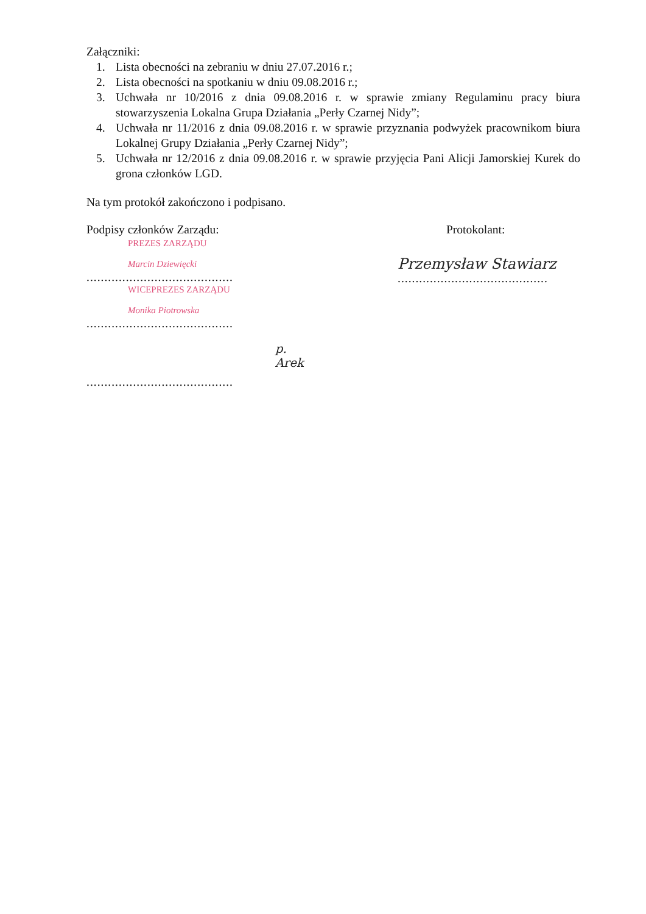Załączniki:
1. Lista obecności na zebraniu w dniu 27.07.2016 r.;
2. Lista obecności na spotkaniu w dniu 09.08.2016 r.;
3. Uchwała nr 10/2016 z dnia 09.08.2016 r. w sprawie zmiany Regulaminu pracy biura stowarzyszenia Lokalna Grupa Działania „Perły Czarnej Nidy”;
4. Uchwała nr 11/2016 z dnia 09.08.2016 r. w sprawie przyznania podwyżek pracownikom biura Lokalnej Grupy Działania „Perły Czarnej Nidy”;
5. Uchwała nr 12/2016 z dnia 09.08.2016 r. w sprawie przyjęcia Pani Alicji Jamorskiej Kurek do grona członków LGD.
Na tym protokół zakończono i podpisano.
Podpisy członków Zarządu:
PREZES ZARZĄDU
Marcin Dziewięcki
.........................................
WICEPREZES ZARZĄDU
Monika Piotrowska
.........................................
p. Arek
.........................................
Protokolant:
Przemysław Stawiarz
..........................................